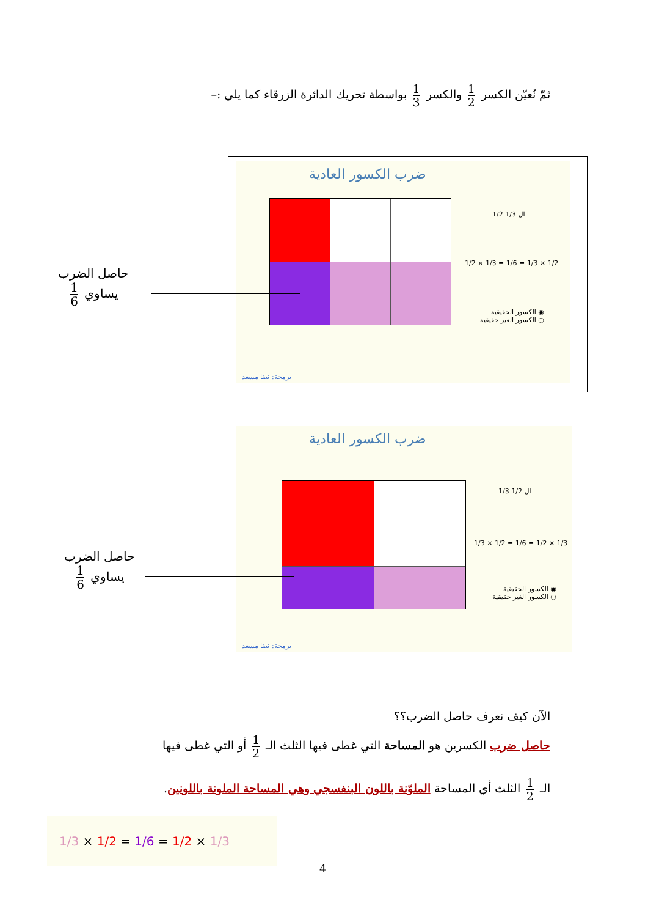ثمّ نُعيّن الكسر 1 2 والكسر 1 3 بواسطة تحريك الدائرة الزرقاء كما يلي :–
ضرب الكسور العادية
1/2 ال 1/3
1/2 × 1/3 = 1/6 = 1/3 × 1/2
◉ الكسور الحقيقية
○ الكسور الغير حقيقية
برمجة: نيفا مسعد
حاصل الضرب
يساوي 1 6
ضرب الكسور العادية
1/3 ال 1/2
1/3 × 1/2 = 1/6 = 1/2 × 1/3
◉ الكسور الحقيقية
○ الكسور الغير حقيقية
برمجة: نيفا مسعد
حاصل الضرب
يساوي 1 6
الآن كيف نعرف حاصل الضرب؟؟
حاصل ضرب الكسرين هو المساحة التي غطى فيها الثلث الـ 1 2 أو التي غطى فيها
الـ 1 2 الثلث أي المساحة الملوّنة باللون البنفسجي وهي المساحة الملونة باللونين.
1/3 × 1/2 = 1/6 = 1/2 × 1/3
4